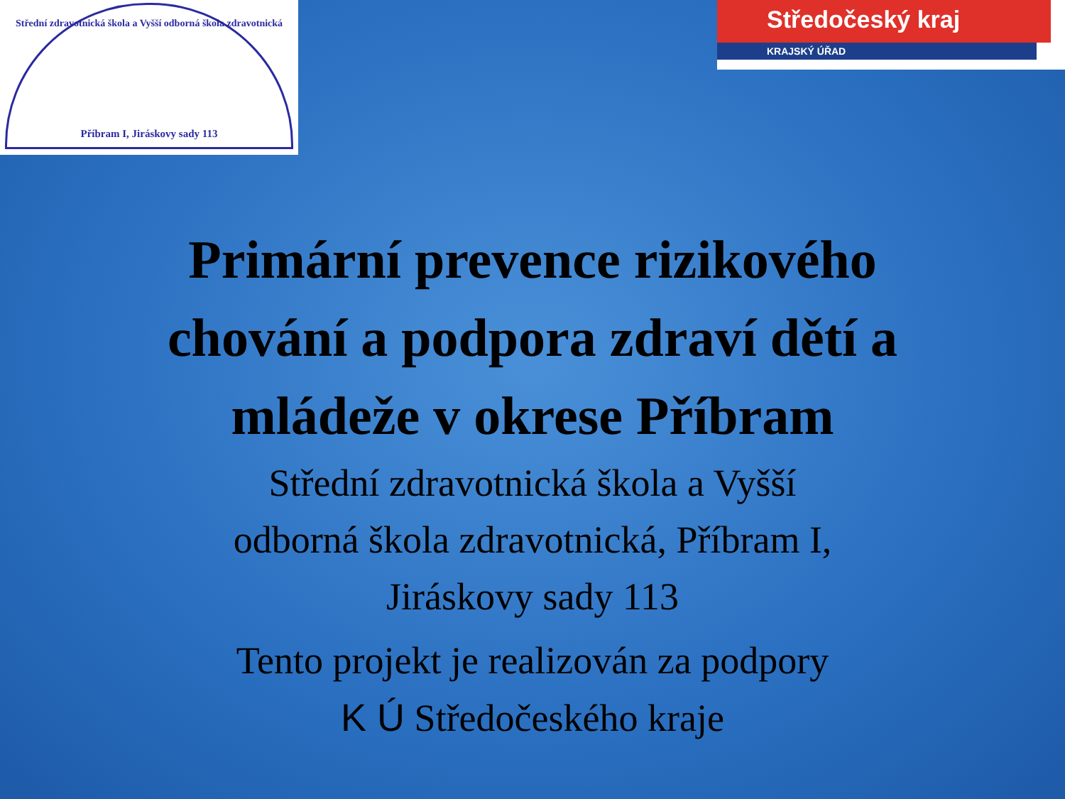Střední zdravotnická škola a Vyšší odborná škola zdravotnická
Příbram I, Jiráskovy sady 113
Středočeský kraj
KRAJSKÝ ÚŘAD
Primární prevence rizikového
chování a podpora zdraví dětí a
mládeže v okrese Příbram
Střední zdravotnická škola a Vyšší
odborná škola zdravotnická, Příbram I,
Jiráskovy sady 113
Tento projekt je realizován za podpory
K Ú Středočeského kraje